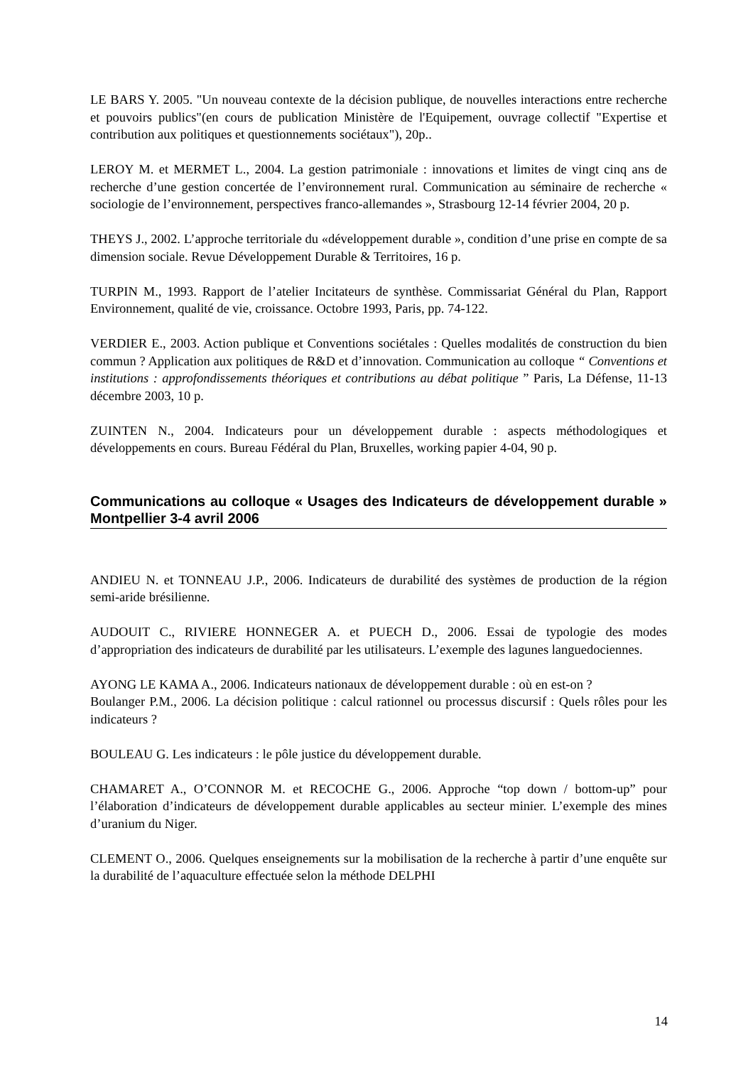LE BARS Y. 2005. "Un nouveau contexte de la décision publique, de nouvelles interactions entre recherche et pouvoirs publics"(en cours de publication Ministère de l'Equipement, ouvrage collectif "Expertise et contribution aux politiques et questionnements sociétaux"), 20p..
LEROY M. et MERMET L., 2004. La gestion patrimoniale : innovations et limites de vingt cinq ans de recherche d’une gestion concertée de l’environnement rural. Communication au séminaire de recherche « sociologie de l’environnement, perspectives franco-allemandes », Strasbourg 12-14 février 2004, 20 p.
THEYS J., 2002. L’approche territoriale du «développement durable », condition d’une prise en compte de sa dimension sociale. Revue Développement Durable & Territoires, 16 p.
TURPIN M., 1993. Rapport de l’atelier Incitateurs de synthèse. Commissariat Général du Plan, Rapport Environnement, qualité de vie, croissance. Octobre 1993, Paris, pp. 74-122.
VERDIER E., 2003. Action publique et Conventions sociétales : Quelles modalités de construction du bien commun ? Application aux politiques de R&D et d’innovation. Communication au colloque “ Conventions et institutions : approfondissements théoriques et contributions au débat politique ” Paris, La Défense, 11-13 décembre 2003, 10 p.
ZUINTEN N., 2004. Indicateurs pour un développement durable : aspects méthodologiques et développements en cours. Bureau Fédéral du Plan, Bruxelles, working papier 4-04, 90 p.
Communications au colloque « Usages des Indicateurs de développement durable » Montpellier 3-4 avril 2006
ANDIEU N. et TONNEAU J.P., 2006. Indicateurs de durabilité des systèmes de production de la région semi-aride brésilienne.
AUDOUIT C., RIVIERE HONNEGER A. et PUECH D., 2006. Essai de typologie des modes d’appropriation des indicateurs de durabilité par les utilisateurs. L’exemple des lagunes languedociennes.
AYONG LE KAMA A., 2006. Indicateurs nationaux de développement durable : où en est-on ?
Boulanger P.M., 2006. La décision politique : calcul rationnel ou processus discursif : Quels rôles pour les indicateurs ?
BOULEAU G. Les indicateurs : le pôle justice du développement durable.
CHAMARET A., O’CONNOR M. et RECOCHE G., 2006. Approche “top down / bottom-up” pour l’élaboration d’indicateurs de développement durable applicables au secteur minier. L’exemple des mines d’uranium du Niger.
CLEMENT O., 2006. Quelques enseignements sur la mobilisation de la recherche à partir d’une enquête sur la durabilité de l’aquaculture effectuée selon la méthode DELPHI
14